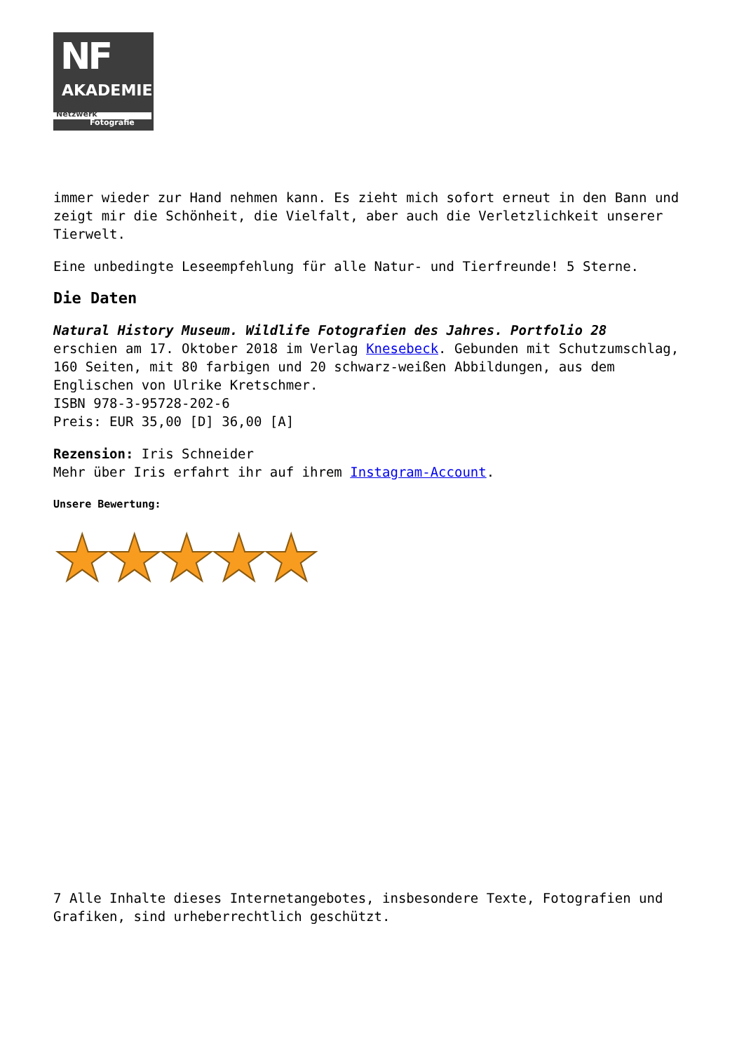NF
AKADEMIE
Netzwerk
Fotografie
immer wieder zur Hand nehmen kann. Es zieht mich sofort erneut in den Bann und zeigt mir die Schönheit, die Vielfalt, aber auch die Verletzlichkeit unserer Tierwelt.
Eine unbedingte Leseempfehlung für alle Natur- und Tierfreunde! 5 Sterne.
Die Daten
Natural History Museum. Wildlife Fotografien des Jahres. Portfolio 28
erschien am 17. Oktober 2018 im Verlag Knesebeck. Gebunden mit Schutzumschlag, 160 Seiten, mit 80 farbigen und 20 schwarz-weißen Abbildungen, aus dem Englischen von Ulrike Kretschmer.
ISBN 978-3-95728-202-6
Preis: EUR 35,00 [D] 36,00 [A]
Rezension: Iris Schneider
Mehr über Iris erfahrt ihr auf ihrem Instagram-Account.
Unsere Bewertung:
★★★★★
7 Alle Inhalte dieses Internetangebotes, insbesondere Texte, Fotografien und Grafiken, sind urheberrechtlich geschützt.